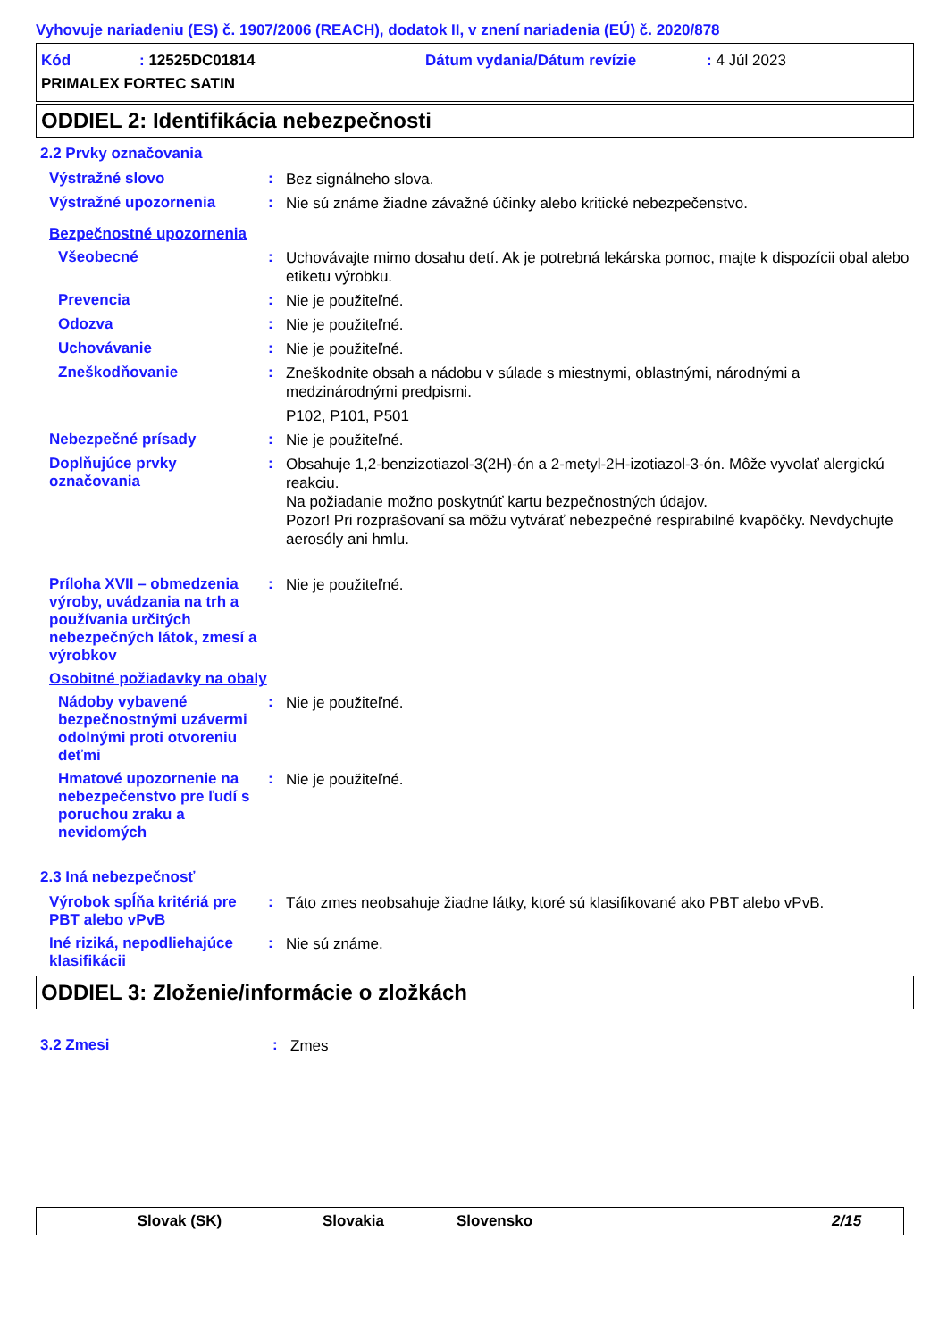Vyhovuje nariadeniu (ES) č. 1907/2006 (REACH), dodatok II, v znení nariadenia (EÚ) č. 2020/878
Kód: 12525DC01814 Dátum vydania/Dátum revízie: 4 Júl 2023
PRIMALEX FORTEC SATIN
ODDIEL 2: Identifikácia nebezpečnosti
2.2 Prvky označovania
Výstražné slovo :
Bez signálneho slova.
Výstražné upozornenia :
Nie sú známe žiadne závažné účinky alebo kritické nebezpečenstvo.
Bezpečnostné upozornenia
Všeobecné :
Uchovávajte mimo dosahu detí. Ak je potrebná lekárska pomoc, majte k dispozícii obal alebo etiketu výrobku.
Prevencia :
Nie je použiteľné.
Odozva :
Nie je použiteľné.
Uchovávanie :
Nie je použiteľné.
Zneškodňovanie :
Zneškodnite obsah a nádobu v súlade s miestnymi, oblastnými, národnými a medzinárodnými predpismi.
P102, P101, P501
Nebezpečné prísady :
Nie je použiteľné.
Doplňujúce prvky označovania
:
Obsahuje 1,2-benzizotiazol-3(2H)-ón a 2-metyl-2H-izotiazol-3-ón. Môže vyvolať alergickú reakciu.
Na požiadanie možno poskytnúť kartu bezpečnostných údajov.
Pozor! Pri rozprašovaní sa môžu vytvárať nebezpečné respirabilné kvapôčky. Nevdychujte aerosóly ani hmlu.
Príloha XVII – obmedzenia výroby, uvádzania na trh a používania určitých nebezpečných látok, zmesí a výrobkov
:
Nie je použiteľné.
Osobitné požiadavky na obaly
Nádoby vybavené bezpečnostnými uzávermi odolnými proti otvoreniu deťmi
:
Nie je použiteľné.
Hmatové upozornenie na nebezpečenstvo pre ľudí s poruchou zraku a nevidomých
:
Nie je použiteľné.
2.3 Iná nebezpečnosť
Výrobok spĺňa kritériá pre PBT alebo vPvB
:
Táto zmes neobsahuje žiadne látky, ktoré sú klasifikované ako PBT alebo vPvB.
Iné riziká, nepodliehajúce klasifikácii
:
Nie sú známe.
ODDIEL 3: Zloženie/informácie o zložkách
3.2 Zmesi :
Zmes
Slovak (SK) Slovakia Slovensko 2/15